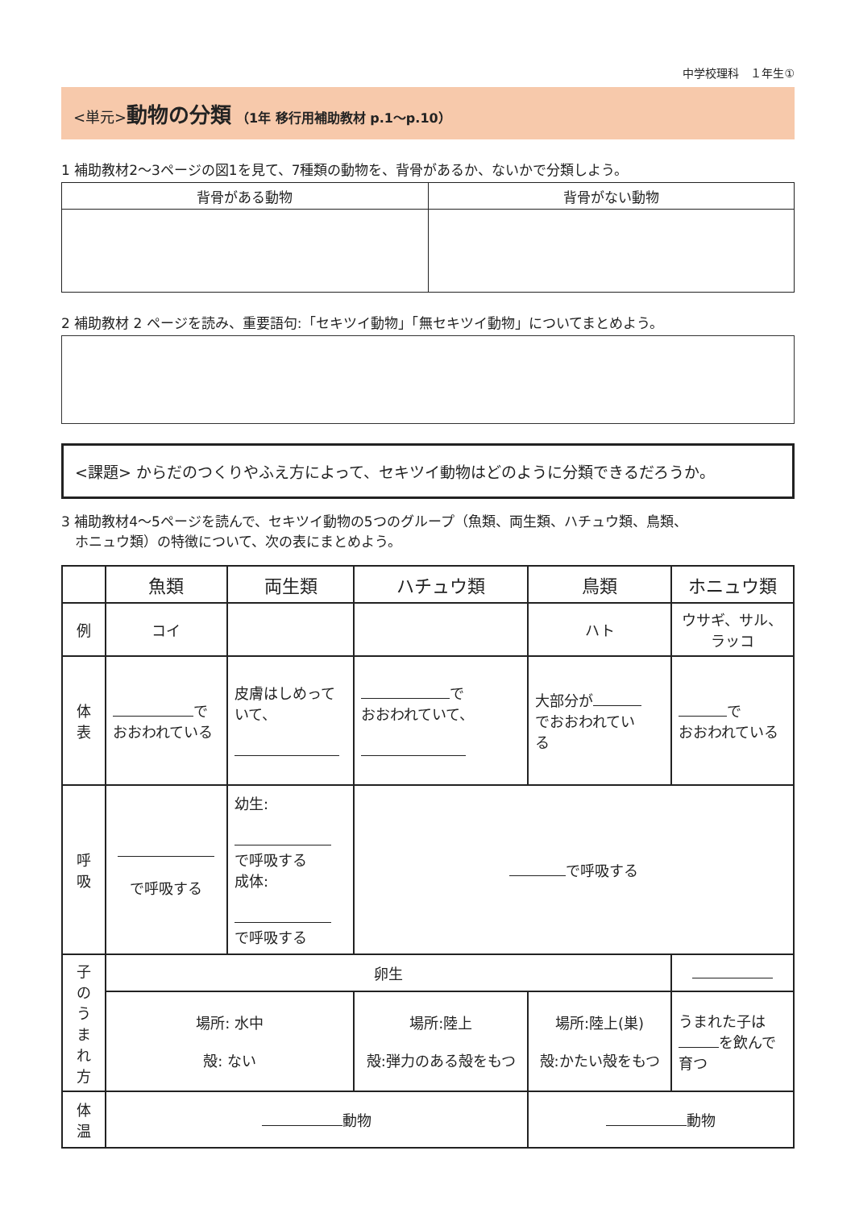中学校理科　１年生①
<単元>動物の分類 （1年 移行用補助教材 p.1～p.10）
1 補助教材2～3ページの図1を見て、7種類の動物を、背骨があるか、ないかで分類しよう。
| 背骨がある動物 | 背骨がない動物 |
| --- | --- |
2 補助教材 2 ページを読み、重要語句:「セキツイ動物」「無セキツイ動物」についてまとめよう。
<課題> からだのつくりやふえ方によって、セキツイ動物はどのように分類できるだろうか。
3 補助教材4～5ページを読んで、セキツイ動物の5つのグループ（魚類、両生類、ハチュウ類、鳥類、
　ホニュウ類）の特徴について、次の表にまとめよう。
| | 魚類 | 両生類 | ハチュウ類 | 鳥類 | ホニュウ類 |
| 例 | コイ | | | ハト | ウサギ、サル、 ラッコ |
| 体 表 | で おおわれている | 皮膚はしめって いて、 | で おおわれていて、 | 大部分が でおおわれてい る | で おおわれている |
| 呼 吸 | で呼吸する | 幼生: で呼吸する 成体: で呼吸する | で呼吸する | | |
| 子 の う ま れ 方 | 卵生 | | | | |
| | 場所: 水中 殻: ない | | 場所:陸上 殻:弾力のある殻をもつ | 場所:陸上(巣) 殻:かたい殻をもつ | うまれた子は を飲んで 育つ |
| 体 温 | 動物 | | | 動物 | |